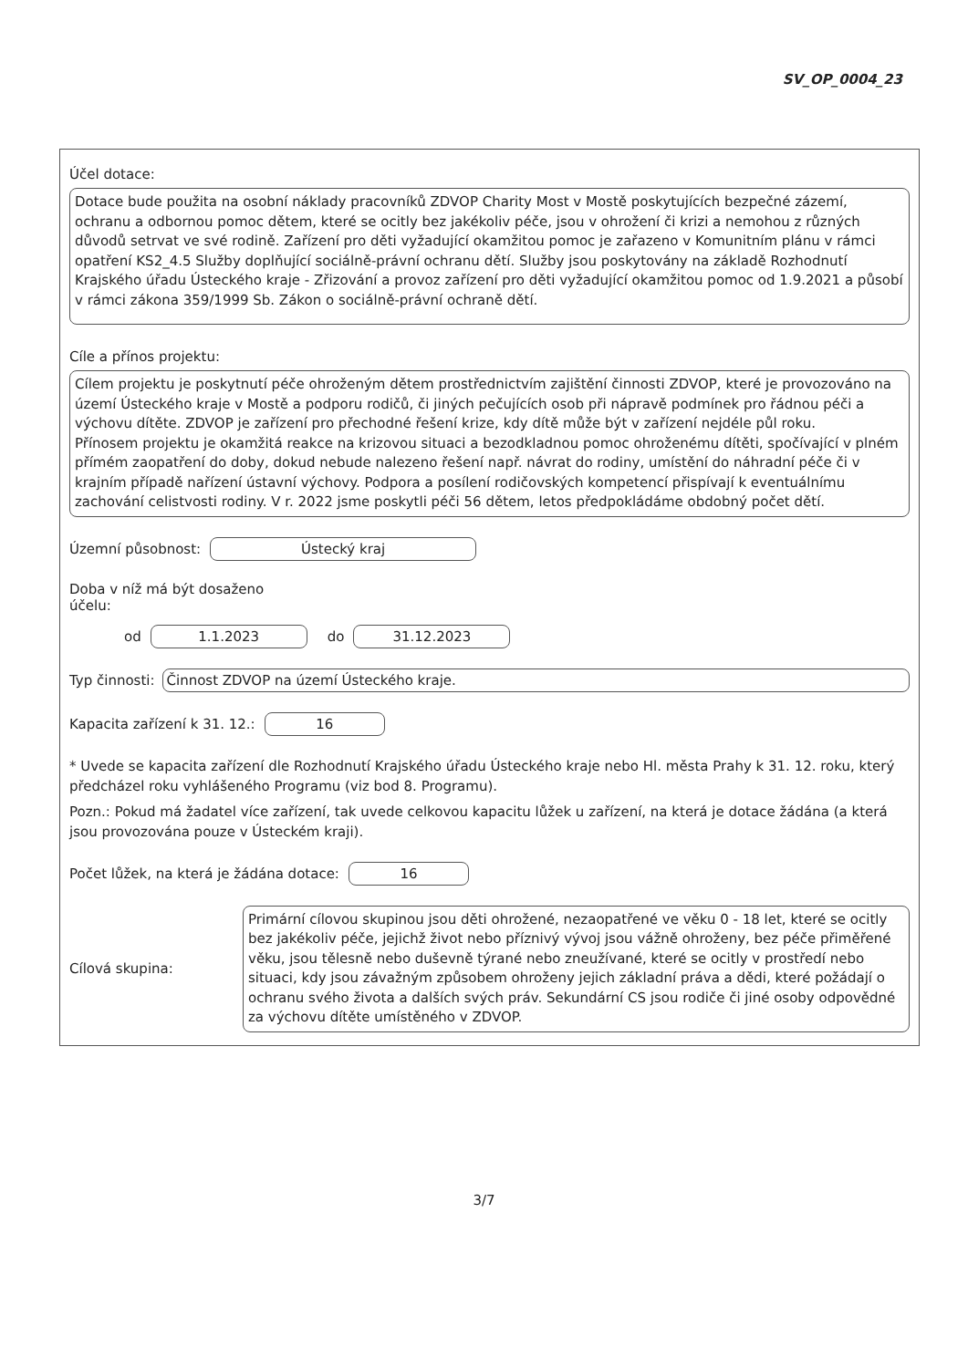SV_OP_0004_23
Účel dotace:
Dotace bude použita na osobní náklady pracovníků ZDVOP Charity Most v Mostě poskytujících bezpečné zázemí, ochranu a odbornou pomoc dětem, které se ocitly bez jakékoliv péče, jsou v ohrožení či krizi a nemohou z různých důvodů setrvat ve své rodině. Zařízení pro děti vyžadující okamžitou pomoc je zařazeno v Komunitním plánu v rámci opatření KS2_4.5 Služby doplňující sociálně-právní ochranu dětí. Služby jsou poskytovány na základě Rozhodnutí Krajského úřadu Ústeckého kraje - Zřizování a provoz zařízení pro děti vyžadující okamžitou pomoc od 1.9.2021 a působí v rámci zákona 359/1999 Sb. Zákon o sociálně-právní ochraně dětí.
Cíle a přínos projektu:
Cílem projektu je poskytnutí péče ohroženým dětem prostřednictvím zajištění činnosti ZDVOP, které je provozováno na území Ústeckého kraje v Mostě a podporu rodičů, či jiných pečujících osob při nápravě podmínek pro řádnou péči a výchovu dítěte. ZDVOP je zařízení pro přechodné řešení krize, kdy dítě může být v zařízení nejdéle půl roku.
Přínosem projektu je okamžitá reakce na krizovou situaci a bezodkladnou pomoc ohroženému dítěti, spočívající v plném přímém zaopatření do doby, dokud nebude nalezeno řešení např. návrat do rodiny, umístění do náhradní péče či v krajním případě nařízení ústavní výchovy. Podpora a posílení rodičovských kompetencí přispívají k eventuálnímu zachování celistvosti rodiny. V r. 2022 jsme poskytli péči 56 dětem, letos předpokládáme obdobný počet dětí.
Územní působnost: Ústecký kraj
Doba v níž má být dosaženo
účelu:
od 1.1.2023 do 31.12.2023
Typ činnosti: Činnost ZDVOP na území Ústeckého kraje.
Kapacita zařízení k 31. 12.: 16
* Uvede se kapacita zařízení dle Rozhodnutí Krajského úřadu Ústeckého kraje nebo Hl. města Prahy k 31. 12. roku, který předcházel roku vyhlášeného Programu (viz bod 8. Programu).
Pozn.: Pokud má žadatel více zařízení, tak uvede celkovou kapacitu lůžek u zařízení, na která je dotace žádána (a která jsou provozována pouze v Ústeckém kraji).
Počet lůžek, na která je žádána dotace: 16
Cílová skupina:
Primární cílovou skupinou jsou děti ohrožené, nezaopatřené ve věku 0 - 18 let, které se ocitly bez jakékoliv péče, jejichž život nebo příznivý vývoj jsou vážně ohroženy, bez péče přiměřené věku, jsou tělesně nebo duševně týrané nebo zneužívané, které se ocitly v prostředí nebo situaci, kdy jsou závažným způsobem ohroženy jejich základní práva a dědi, které požádají o ochranu svého života a dalších svých práv. Sekundární CS jsou rodiče či jiné osoby odpovědné za výchovu dítěte umístěného v ZDVOP.
3/7